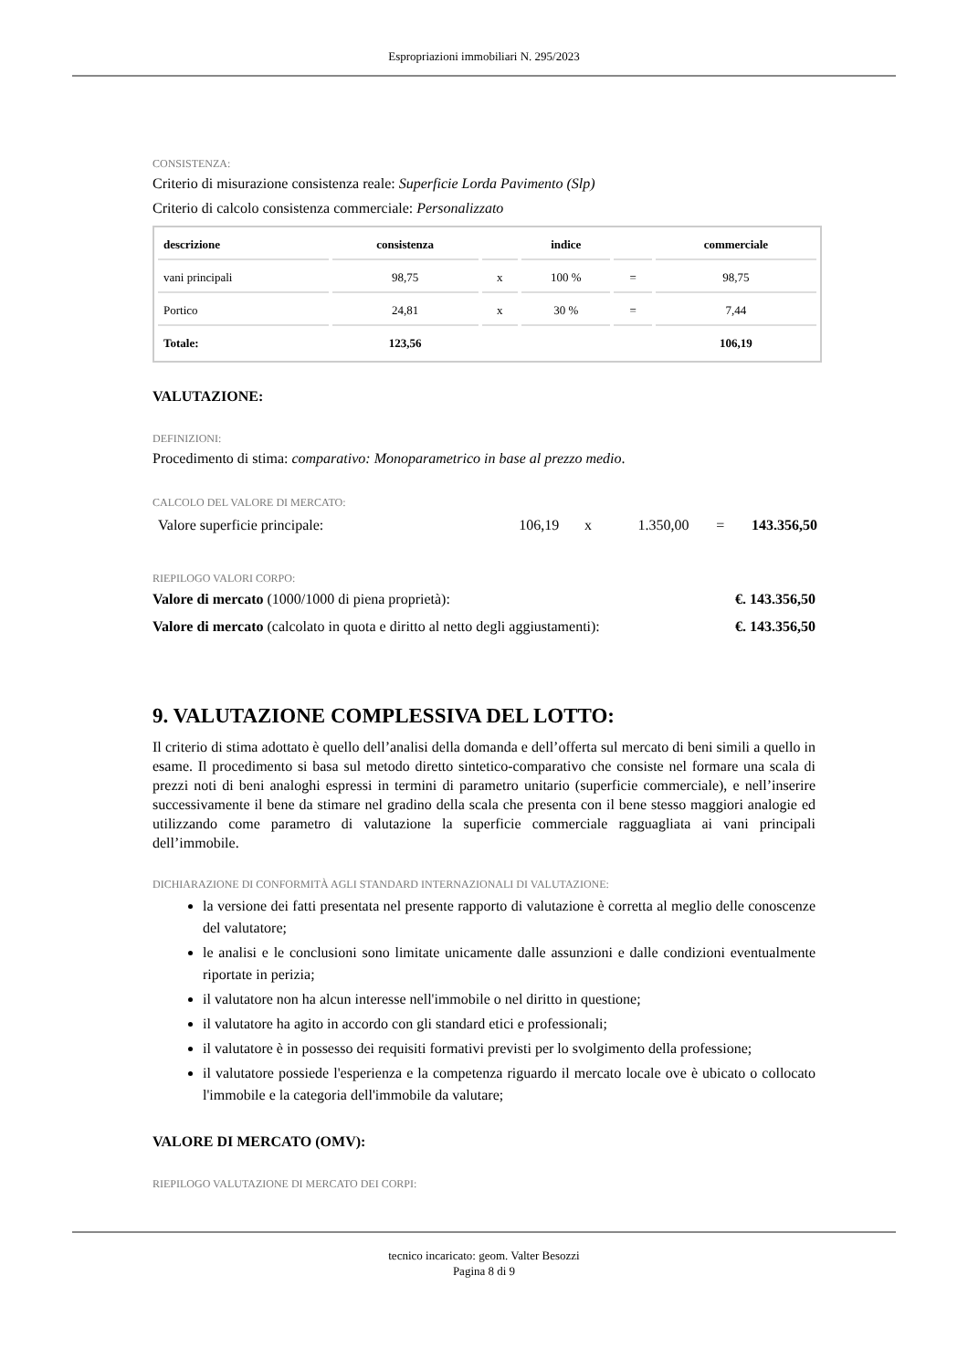Espropriazioni immobiliari N. 295/2023
CONSISTENZA:
Criterio di misurazione consistenza reale: Superficie Lorda Pavimento (Slp)
Criterio di calcolo consistenza commerciale: Personalizzato
| descrizione | consistenza | | indice | | commerciale |
| --- | --- | --- | --- | --- | --- |
| vani principali | 98,75 | x | 100 % | = | 98,75 |
| Portico | 24,81 | x | 30 % | = | 7,44 |
| Totale: | 123,56 | | | | 106,19 |
VALUTAZIONE:
DEFINIZIONI:
Procedimento di stima: comparativo: Monoparametrico in base al prezzo medio.
CALCOLO DEL VALORE DI MERCATO:
Valore superficie principale: 106,19 x 1.350,00 = 143.356,50
RIEPILOGO VALORI CORPO:
Valore di mercato (1000/1000 di piena proprietà): €. 143.356,50
Valore di mercato (calcolato in quota e diritto al netto degli aggiustamenti): €. 143.356,50
9. VALUTAZIONE COMPLESSIVA DEL LOTTO:
Il criterio di stima adottato è quello dell’analisi della domanda e dell’offerta sul mercato di beni simili a quello in esame. Il procedimento si basa sul metodo diretto sintetico-comparativo che consiste nel formare una scala di prezzi noti di beni analoghi espressi in termini di parametro unitario (superficie commerciale), e nell’inserire successivamente il bene da stimare nel gradino della scala che presenta con il bene stesso maggiori analogie ed utilizzando come parametro di valutazione la superficie commerciale ragguagliata ai vani principali dell’immobile.
DICHIARAZIONE DI CONFORMITÀ AGLI STANDARD INTERNAZIONALI DI VALUTAZIONE:
la versione dei fatti presentata nel presente rapporto di valutazione è corretta al meglio delle conoscenze del valutatore;
le analisi e le conclusioni sono limitate unicamente dalle assunzioni e dalle condizioni eventualmente riportate in perizia;
il valutatore non ha alcun interesse nell'immobile o nel diritto in questione;
il valutatore ha agito in accordo con gli standard etici e professionali;
il valutatore è in possesso dei requisiti formativi previsti per lo svolgimento della professione;
il valutatore possiede l'esperienza e la competenza riguardo il mercato locale ove è ubicato o collocato l'immobile e la categoria dell'immobile da valutare;
VALORE DI MERCATO (OMV):
RIEPILOGO VALUTAZIONE DI MERCATO DEI CORPI:
tecnico incaricato: geom. Valter Besozzi
Pagina 8 di 9